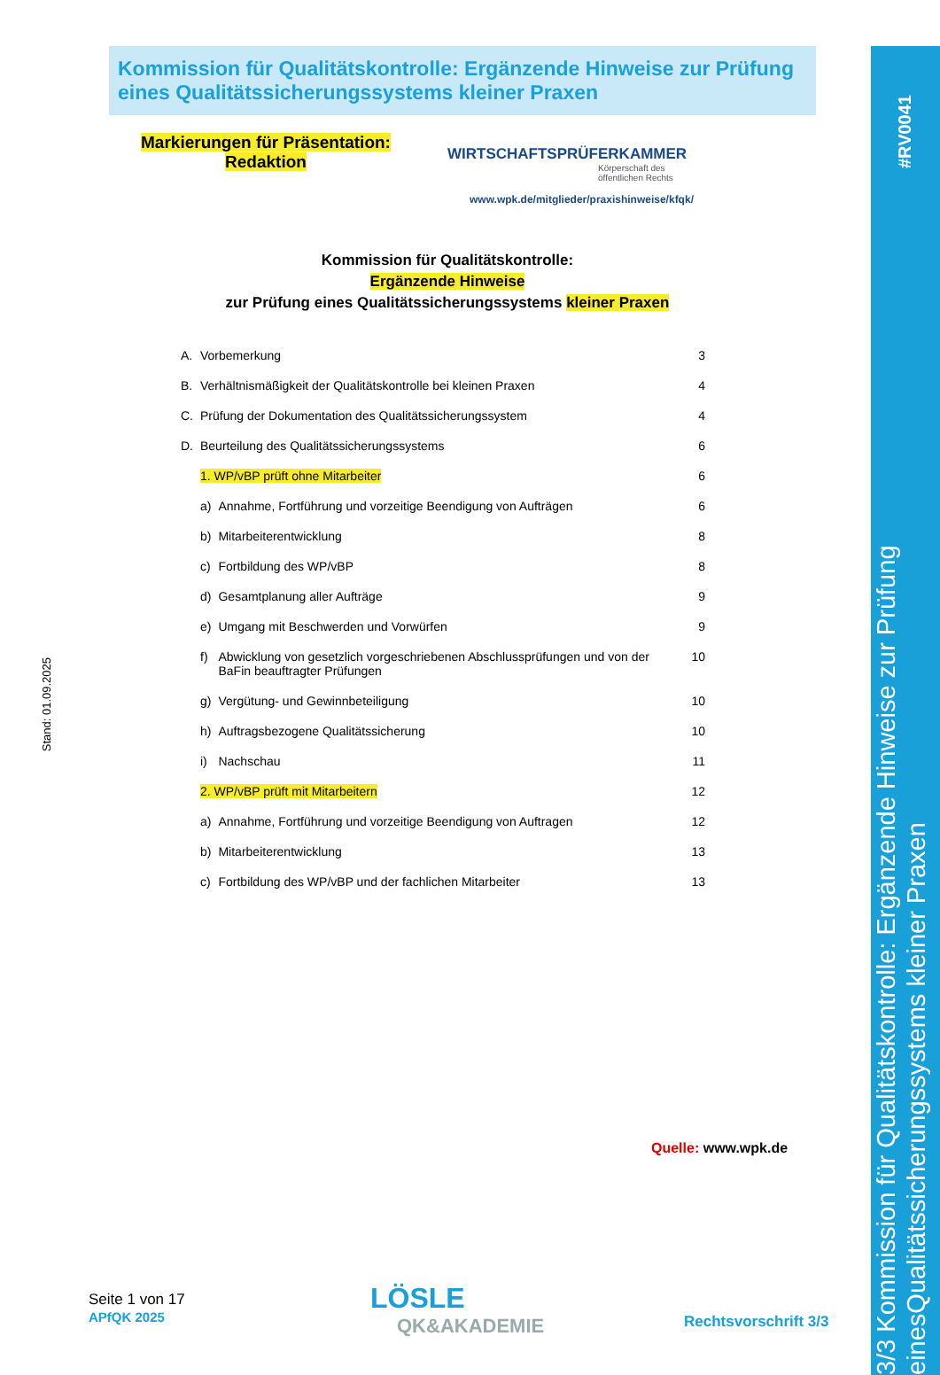Kommission für Qualitätskontrolle: Ergänzende Hinweise zur Prüfung eines Qualitätssicherungssystems kleiner Praxen
Markierungen für Präsentation:
Redaktion
WIRTSCHAFTSPRÜFERKAMMER
Körperschaft des
öffentlichen Rechts
www.wpk.de/mitglieder/praxishinweise/kfqk/
Kommission für Qualitätskontrolle:
Ergänzende Hinweise
zur Prüfung eines Qualitätssicherungssystems kleiner Praxen
| A. | Vorbemerkung | | 3 |
| B. | Verhältnismäßigkeit der Qualitätskontrolle bei kleinen Praxen | | 4 |
| C. | Prüfung der Dokumentation des Qualitätssicherungssystem | | 4 |
| D. | Beurteilung des Qualitätssicherungssystems | | 6 |
| | 1. WP/vBP prüft ohne Mitarbeiter | | 6 |
| | a) | Annahme, Fortführung und vorzeitige Beendigung von Aufträgen | 6 |
| | b) | Mitarbeiterentwicklung | 8 |
| | c) | Fortbildung des WP/vBP | 8 |
| | d) | Gesamtplanung aller Aufträge | 9 |
| | e) | Umgang mit Beschwerden und Vorwürfen | 9 |
| | f) | Abwicklung von gesetzlich vorgeschriebenen Abschlussprüfungen und von der BaFin beauftragter Prüfungen | 10 |
| | g) | Vergütung- und Gewinnbeteiligung | 10 |
| | h) | Auftragsbezogene Qualitätssicherung | 10 |
| | i) | Nachschau | 11 |
| | 2. WP/vBP prüft mit Mitarbeitern | | 12 |
| | a) | Annahme, Fortführung und vorzeitige Beendigung von Auftragen | 12 |
| | b) | Mitarbeiterentwicklung | 13 |
| | c) | Fortbildung des WP/vBP und der fachlichen Mitarbeiter | 13 |
Quelle: www.wpk.de
Seite 1 von 17
APfQK 2025
LÖSLE
QK&AKADEMIE
Rechtsvorschrift 3/3
Stand: 01.09.2025
3/3 Kommission für Qualitätskontrolle: Ergänzende Hinweise zur Prüfung
einesQualitätssicherungssystems kleiner Praxen
#RV0041